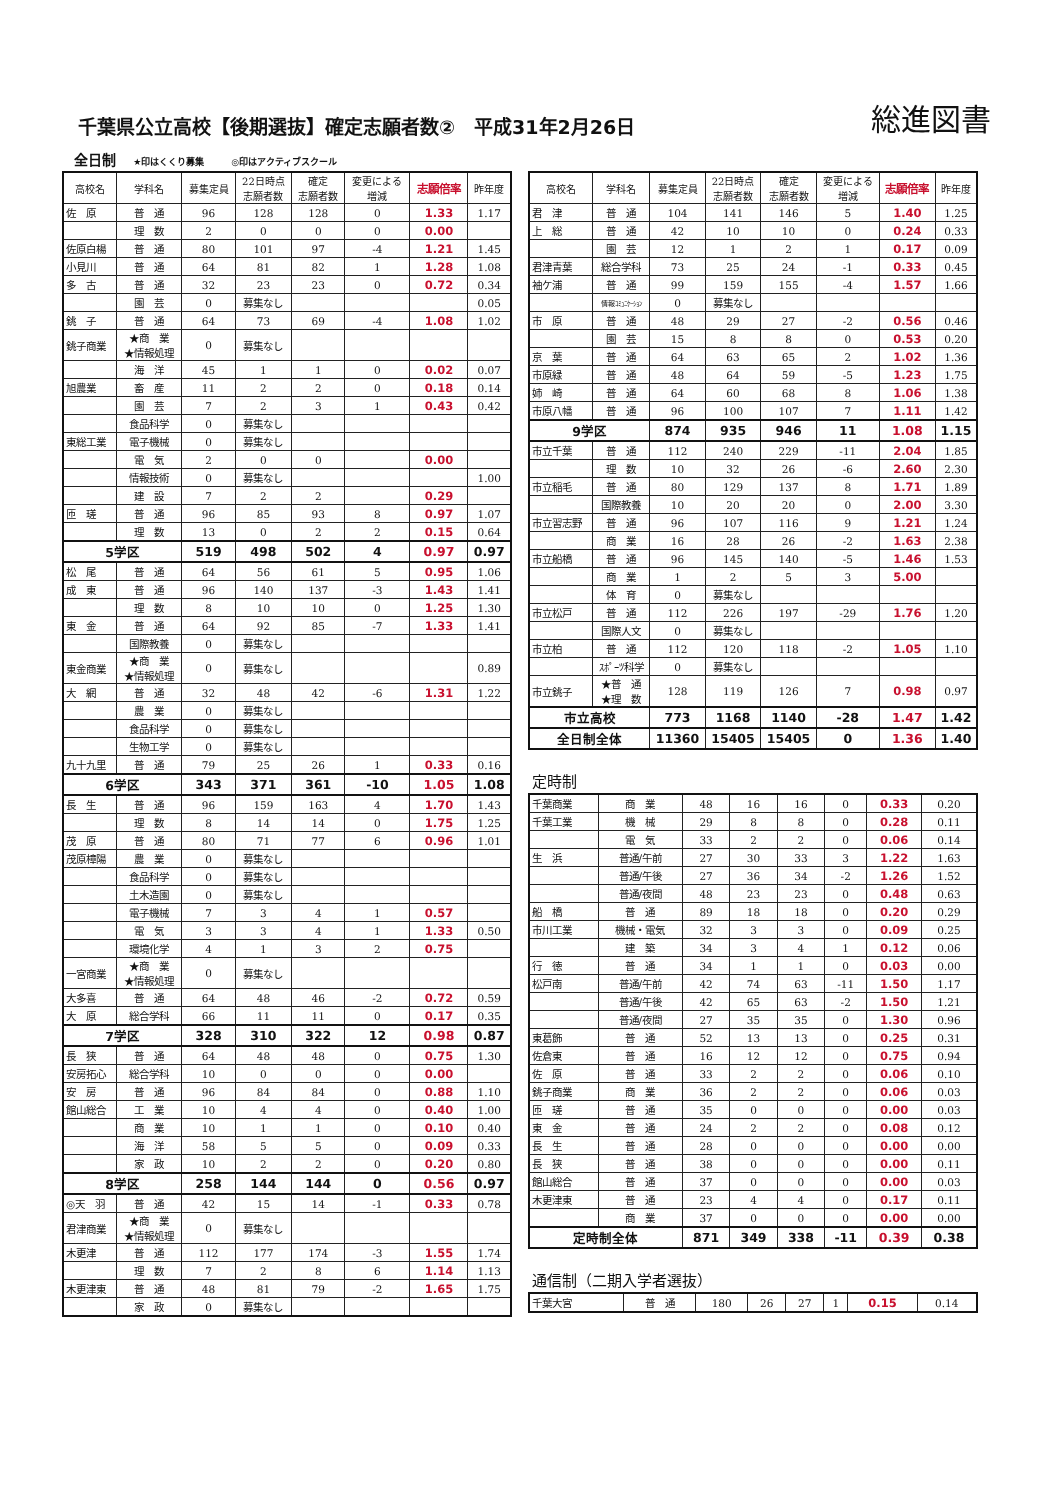千葉県公立高校【後期選抜】確定志願者数②　平成31年2月26日
総進図書
全日制 ★印はくくり募集　　　◎印はアクティブスクール
| 高校名 | 学科名 | 募集定員 | 22日時点 志願者数 | 確定 志願者数 | 変更による 増減 | 志願倍率 | 昨年度 |
| --- | --- | --- | --- | --- | --- | --- | --- |
| 佐 原 | 普 通 | 96 | 128 | 128 | 0 | 1.33 | 1.17 |
| | 理 数 | 2 | 0 | 0 | 0 | 0.00 | |
| 佐原白楊 | 普 通 | 80 | 101 | 97 | -4 | 1.21 | 1.45 |
| 小見川 | 普 通 | 64 | 81 | 82 | 1 | 1.28 | 1.08 |
| 多 古 | 普 通 | 32 | 23 | 23 | 0 | 0.72 | 0.34 |
| | 園 芸 | 0 | 募集なし | | | | 0.05 |
| 銚 子 | 普 通 | 64 | 73 | 69 | -4 | 1.08 | 1.02 |
| 銚子商業 | ★商 業 ★情報処理 | 0 | 募集なし | | | | |
| | 海 洋 | 45 | 1 | 1 | 0 | 0.02 | 0.07 |
| 旭農業 | 畜 産 | 11 | 2 | 2 | 0 | 0.18 | 0.14 |
| | 園 芸 | 7 | 2 | 3 | 1 | 0.43 | 0.42 |
| | 食品科学 | 0 | 募集なし | | | | |
| 東総工業 | 電子機械 | 0 | 募集なし | | | | |
| | 電 気 | 2 | 0 | 0 | | 0.00 | |
| | 情報技術 | 0 | 募集なし | | | | 1.00 |
| | 建 設 | 7 | 2 | 2 | | 0.29 | |
| 匝 瑳 | 普 通 | 96 | 85 | 93 | 8 | 0.97 | 1.07 |
| | 理 数 | 13 | 0 | 2 | 2 | 0.15 | 0.64 |
| 5学区 | | 519 | 498 | 502 | 4 | 0.97 | 0.97 |
| 松 尾 | 普 通 | 64 | 56 | 61 | 5 | 0.95 | 1.06 |
| 成 東 | 普 通 | 96 | 140 | 137 | -3 | 1.43 | 1.41 |
| | 理 数 | 8 | 10 | 10 | 0 | 1.25 | 1.30 |
| 東 金 | 普 通 | 64 | 92 | 85 | -7 | 1.33 | 1.41 |
| | 国際教養 | 0 | 募集なし | | | | |
| 東金商業 | ★商 業 ★情報処理 | 0 | 募集なし | | | | 0.89 |
| 大 網 | 普 通 | 32 | 48 | 42 | -6 | 1.31 | 1.22 |
| | 農 業 | 0 | 募集なし | | | | |
| | 食品科学 | 0 | 募集なし | | | | |
| | 生物工学 | 0 | 募集なし | | | | |
| 九十九里 | 普 通 | 79 | 25 | 26 | 1 | 0.33 | 0.16 |
| 6学区 | | 343 | 371 | 361 | -10 | 1.05 | 1.08 |
| 長 生 | 普 通 | 96 | 159 | 163 | 4 | 1.70 | 1.43 |
| | 理 数 | 8 | 14 | 14 | 0 | 1.75 | 1.25 |
| 茂 原 | 普 通 | 80 | 71 | 77 | 6 | 0.96 | 1.01 |
| 茂原樟陽 | 農 業 | 0 | 募集なし | | | | |
| | 食品科学 | 0 | 募集なし | | | | |
| | 土木造園 | 0 | 募集なし | | | | |
| | 電子機械 | 7 | 3 | 4 | 1 | 0.57 | |
| | 電 気 | 3 | 3 | 4 | 1 | 1.33 | 0.50 |
| | 環境化学 | 4 | 1 | 3 | 2 | 0.75 | |
| 一宮商業 | ★商 業 ★情報処理 | 0 | 募集なし | | | | |
| 大多喜 | 普 通 | 64 | 48 | 46 | -2 | 0.72 | 0.59 |
| 大 原 | 総合学科 | 66 | 11 | 11 | 0 | 0.17 | 0.35 |
| 7学区 | | 328 | 310 | 322 | 12 | 0.98 | 0.87 |
| 長 狭 | 普 通 | 64 | 48 | 48 | 0 | 0.75 | 1.30 |
| 安房拓心 | 総合学科 | 10 | 0 | 0 | 0 | 0.00 | |
| 安 房 | 普 通 | 96 | 84 | 84 | 0 | 0.88 | 1.10 |
| 館山総合 | 工 業 | 10 | 4 | 4 | 0 | 0.40 | 1.00 |
| | 商 業 | 10 | 1 | 1 | 0 | 0.10 | 0.40 |
| | 海 洋 | 58 | 5 | 5 | 0 | 0.09 | 0.33 |
| | 家 政 | 10 | 2 | 2 | 0 | 0.20 | 0.80 |
| 8学区 | | 258 | 144 | 144 | 0 | 0.56 | 0.97 |
| ◎天 羽 | 普 通 | 42 | 15 | 14 | -1 | 0.33 | 0.78 |
| 君津商業 | ★商 業 ★情報処理 | 0 | 募集なし | | | | |
| 木更津 | 普 通 | 112 | 177 | 174 | -3 | 1.55 | 1.74 |
| | 理 数 | 7 | 2 | 8 | 6 | 1.14 | 1.13 |
| 木更津東 | 普 通 | 48 | 81 | 79 | -2 | 1.65 | 1.75 |
| | 家 政 | 0 | 募集なし | | | | |
| 高校名 | 学科名 | 募集定員 | 22日時点 志願者数 | 確定 志願者数 | 変更による 増減 | 志願倍率 | 昨年度 |
| --- | --- | --- | --- | --- | --- | --- | --- |
| 君 津 | 普 通 | 104 | 141 | 146 | 5 | 1.40 | 1.25 |
| 上 総 | 普 通 | 42 | 10 | 10 | 0 | 0.24 | 0.33 |
| | 園 芸 | 12 | 1 | 2 | 1 | 0.17 | 0.09 |
| 君津青葉 | 総合学科 | 73 | 25 | 24 | -1 | 0.33 | 0.45 |
| 袖ケ浦 | 普 通 | 99 | 159 | 155 | -4 | 1.57 | 1.66 |
| | 情報ｺﾐｭﾆｹｰｼｮﾝ | 0 | 募集なし | | | | |
| 市 原 | 普 通 | 48 | 29 | 27 | -2 | 0.56 | 0.46 |
| | 園 芸 | 15 | 8 | 8 | 0 | 0.53 | 0.20 |
| 京 葉 | 普 通 | 64 | 63 | 65 | 2 | 1.02 | 1.36 |
| 市原緑 | 普 通 | 48 | 64 | 59 | -5 | 1.23 | 1.75 |
| 姉 崎 | 普 通 | 64 | 60 | 68 | 8 | 1.06 | 1.38 |
| 市原八幡 | 普 通 | 96 | 100 | 107 | 7 | 1.11 | 1.42 |
| 9学区 | | 874 | 935 | 946 | 11 | 1.08 | 1.15 |
| 市立千葉 | 普 通 | 112 | 240 | 229 | -11 | 2.04 | 1.85 |
| | 理 数 | 10 | 32 | 26 | -6 | 2.60 | 2.30 |
| 市立稲毛 | 普 通 | 80 | 129 | 137 | 8 | 1.71 | 1.89 |
| | 国際教養 | 10 | 20 | 20 | 0 | 2.00 | 3.30 |
| 市立習志野 | 普 通 | 96 | 107 | 116 | 9 | 1.21 | 1.24 |
| | 商 業 | 16 | 28 | 26 | -2 | 1.63 | 2.38 |
| 市立船橋 | 普 通 | 96 | 145 | 140 | -5 | 1.46 | 1.53 |
| | 商 業 | 1 | 2 | 5 | 3 | 5.00 | |
| | 体 育 | 0 | 募集なし | | | | |
| 市立松戸 | 普 通 | 112 | 226 | 197 | -29 | 1.76 | 1.20 |
| | 国際人文 | 0 | 募集なし | | | | |
| 市立柏 | 普 通 | 112 | 120 | 118 | -2 | 1.05 | 1.10 |
| | ｽﾎﾟｰﾂ科学 | 0 | 募集なし | | | | |
| 市立銚子 | ★普 通 ★理 数 | 128 | 119 | 126 | 7 | 0.98 | 0.97 |
| 市立高校 | | 773 | 1168 | 1140 | -28 | 1.47 | 1.42 |
| 全日制全体 | | 11360 | 15405 | 15405 | 0 | 1.36 | 1.40 |
定時制
| 千葉商業 | 商 業 | 48 | 16 | 16 | 0 | 0.33 | 0.20 |
| 千葉工業 | 機 械 | 29 | 8 | 8 | 0 | 0.28 | 0.11 |
| | 電 気 | 33 | 2 | 2 | 0 | 0.06 | 0.14 |
| 生 浜 | 普通/午前 | 27 | 30 | 33 | 3 | 1.22 | 1.63 |
| | 普通/午後 | 27 | 36 | 34 | -2 | 1.26 | 1.52 |
| | 普通/夜間 | 48 | 23 | 23 | 0 | 0.48 | 0.63 |
| 船 橋 | 普 通 | 89 | 18 | 18 | 0 | 0.20 | 0.29 |
| 市川工業 | 機械・電気 | 32 | 3 | 3 | 0 | 0.09 | 0.25 |
| | 建 築 | 34 | 3 | 4 | 1 | 0.12 | 0.06 |
| 行 徳 | 普 通 | 34 | 1 | 1 | 0 | 0.03 | 0.00 |
| 松戸南 | 普通/午前 | 42 | 74 | 63 | -11 | 1.50 | 1.17 |
| | 普通/午後 | 42 | 65 | 63 | -2 | 1.50 | 1.21 |
| | 普通/夜間 | 27 | 35 | 35 | 0 | 1.30 | 0.96 |
| 東葛飾 | 普 通 | 52 | 13 | 13 | 0 | 0.25 | 0.31 |
| 佐倉東 | 普 通 | 16 | 12 | 12 | 0 | 0.75 | 0.94 |
| 佐 原 | 普 通 | 33 | 2 | 2 | 0 | 0.06 | 0.10 |
| 銚子商業 | 商 業 | 36 | 2 | 2 | 0 | 0.06 | 0.03 |
| 匝 瑳 | 普 通 | 35 | 0 | 0 | 0 | 0.00 | 0.03 |
| 東 金 | 普 通 | 24 | 2 | 2 | 0 | 0.08 | 0.12 |
| 長 生 | 普 通 | 28 | 0 | 0 | 0 | 0.00 | 0.00 |
| 長 狭 | 普 通 | 38 | 0 | 0 | 0 | 0.00 | 0.11 |
| 館山総合 | 普 通 | 37 | 0 | 0 | 0 | 0.00 | 0.03 |
| 木更津東 | 普 通 | 23 | 4 | 4 | 0 | 0.17 | 0.11 |
| | 商 業 | 37 | 0 | 0 | 0 | 0.00 | 0.00 |
| 定時制全体 | | 871 | 349 | 338 | -11 | 0.39 | 0.38 |
通信制（二期入学者選抜）
| 千葉大宮 | 普 通 | 180 | 26 | 27 | 1 | 0.15 | 0.14 |